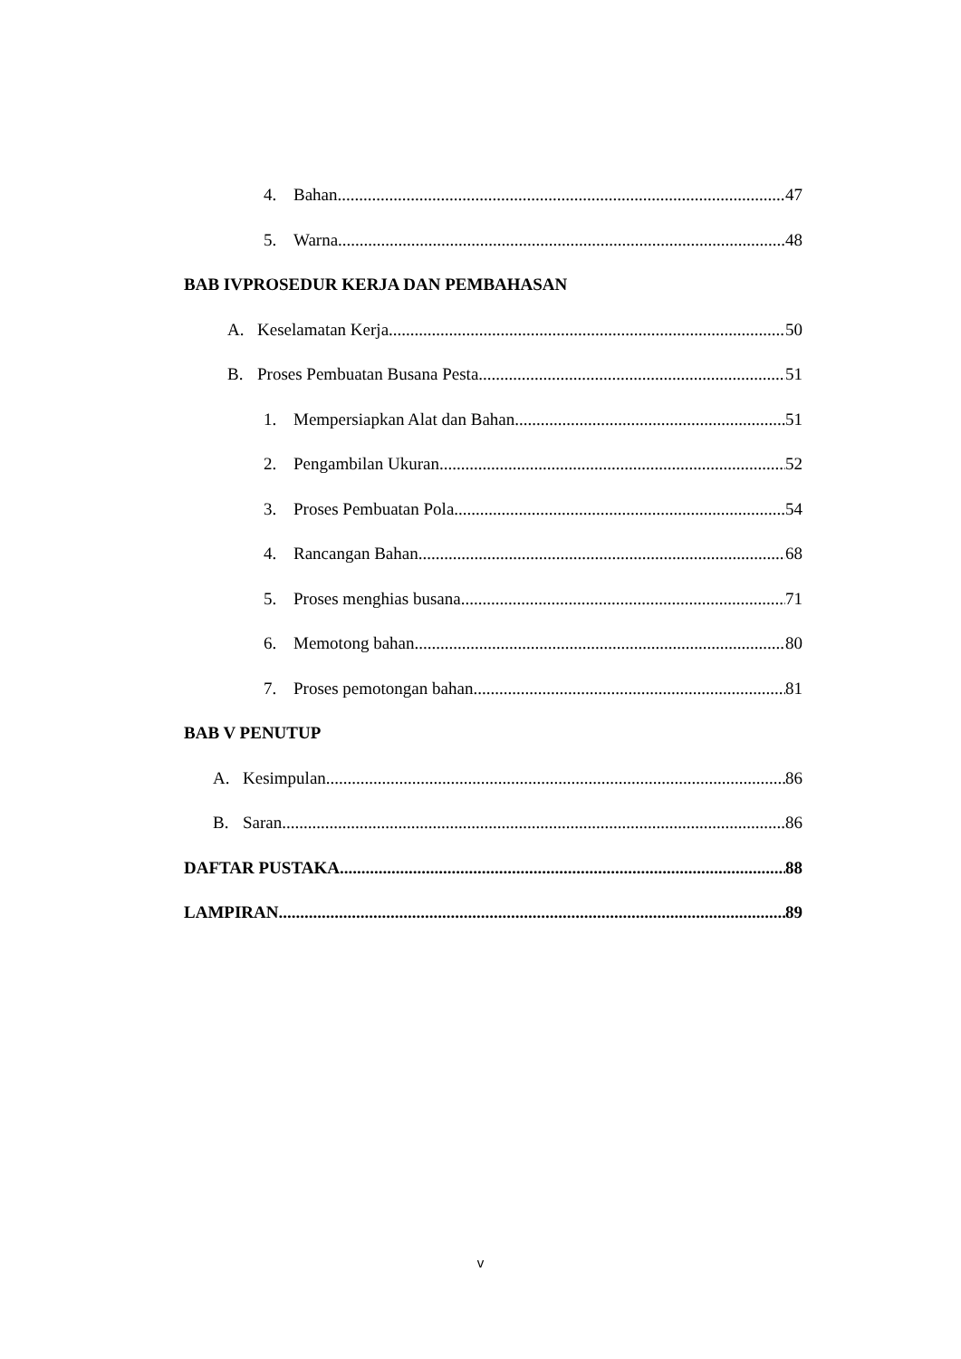4. Bahan 47
5. Warna 48
BAB IVPROSEDUR KERJA DAN PEMBAHASAN
A. Keselamatan Kerja 50
B. Proses Pembuatan Busana Pesta 51
1. Mempersiapkan Alat dan Bahan 51
2. Pengambilan Ukuran 52
3. Proses Pembuatan Pola 54
4. Rancangan Bahan 68
5. Proses menghias busana 71
6. Memotong bahan 80
7. Proses pemotongan bahan 81
BAB V PENUTUP
A. Kesimpulan 86
B. Saran 86
DAFTAR PUSTAKA 88
LAMPIRAN 89
v